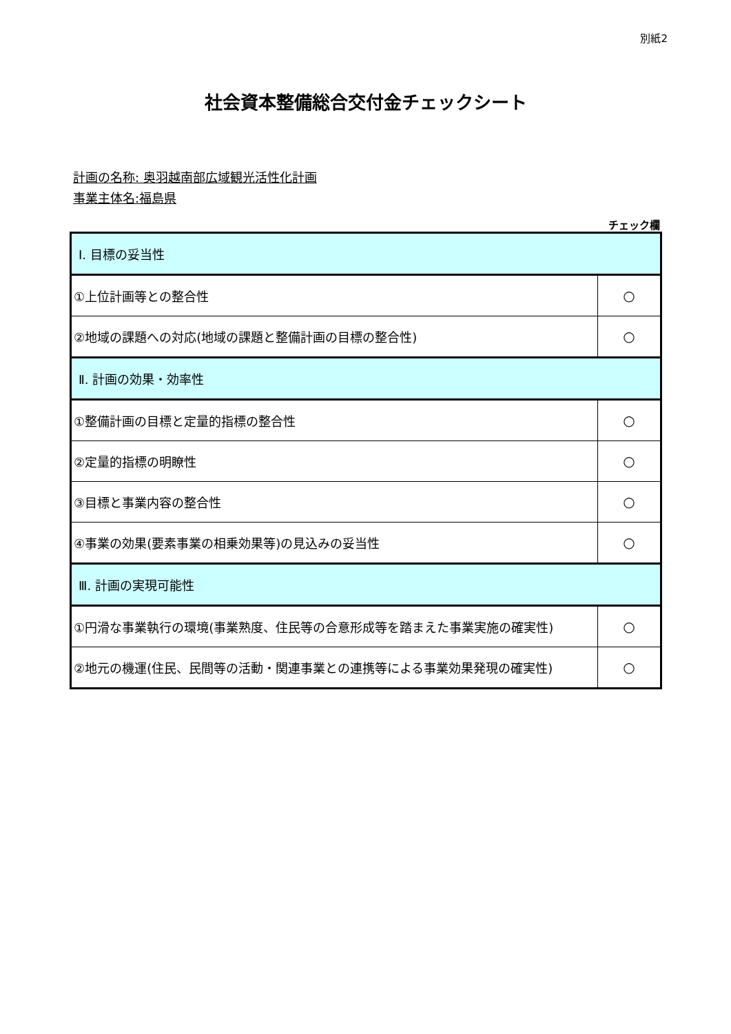別紙2
社会資本整備総合交付金チェックシート
計画の名称: 奥羽越南部広域観光活性化計画
事業主体名:福島県
チェック欄
| Ⅰ. 目標の妥当性 | |
| ①上位計画等との整合性 | ○ |
| ②地域の課題への対応(地域の課題と整備計画の目標の整合性) | ○ |
| Ⅱ. 計画の効果・効率性 | |
| ①整備計画の目標と定量的指標の整合性 | ○ |
| ②定量的指標の明瞭性 | ○ |
| ③目標と事業内容の整合性 | ○ |
| ④事業の効果(要素事業の相乗効果等)の見込みの妥当性 | ○ |
| Ⅲ. 計画の実現可能性 | |
| ①円滑な事業執行の環境(事業熟度、住民等の合意形成等を踏まえた事業実施の確実性) | ○ |
| ②地元の機運(住民、民間等の活動・関連事業との連携等による事業効果発現の確実性) | ○ |